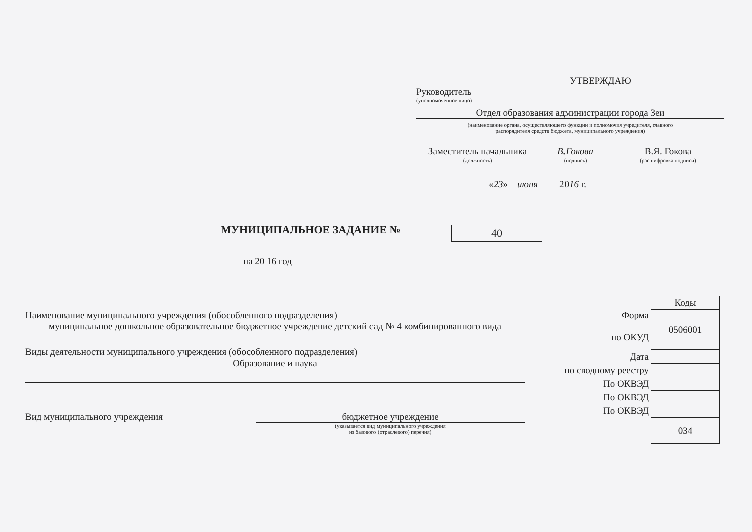УТВЕРЖДАЮ
Руководитель
(уполномоченное лицо)
Отдел образования администрации города Зеи
(наименование органа, осуществляющего функции и полномочия учредителя, главного
распорядителя средств бюджета, муниципального учреждения)
Заместитель начальника
В.Гокова В.Я. Гокова
(должность) (подпись) (расшифровка подписи)
«23» июня 2016 г.
МУНИЦИПАЛЬНОЕ ЗАДАНИЕ № 40
на 20 16 год
Наименование муниципального учреждения (обособленного подразделения)
муниципальное дошкольное образовательное бюджетное учреждение детский сад № 4 комбинированного вида
Виды деятельности муниципального учреждения (обособленного подразделения)
Образование и наука
Вид муниципального учреждения бюджетное учреждение
(указывается вид муниципального учреждения
из базового (отраслевого) перечня)
| | Коды |
| Форма по ОКУД | 0506001 |
| Дата | |
| по сводному реестру | |
| По ОКВЭД | |
| По ОКВЭД | |
| По ОКВЭД | |
| | 034 |